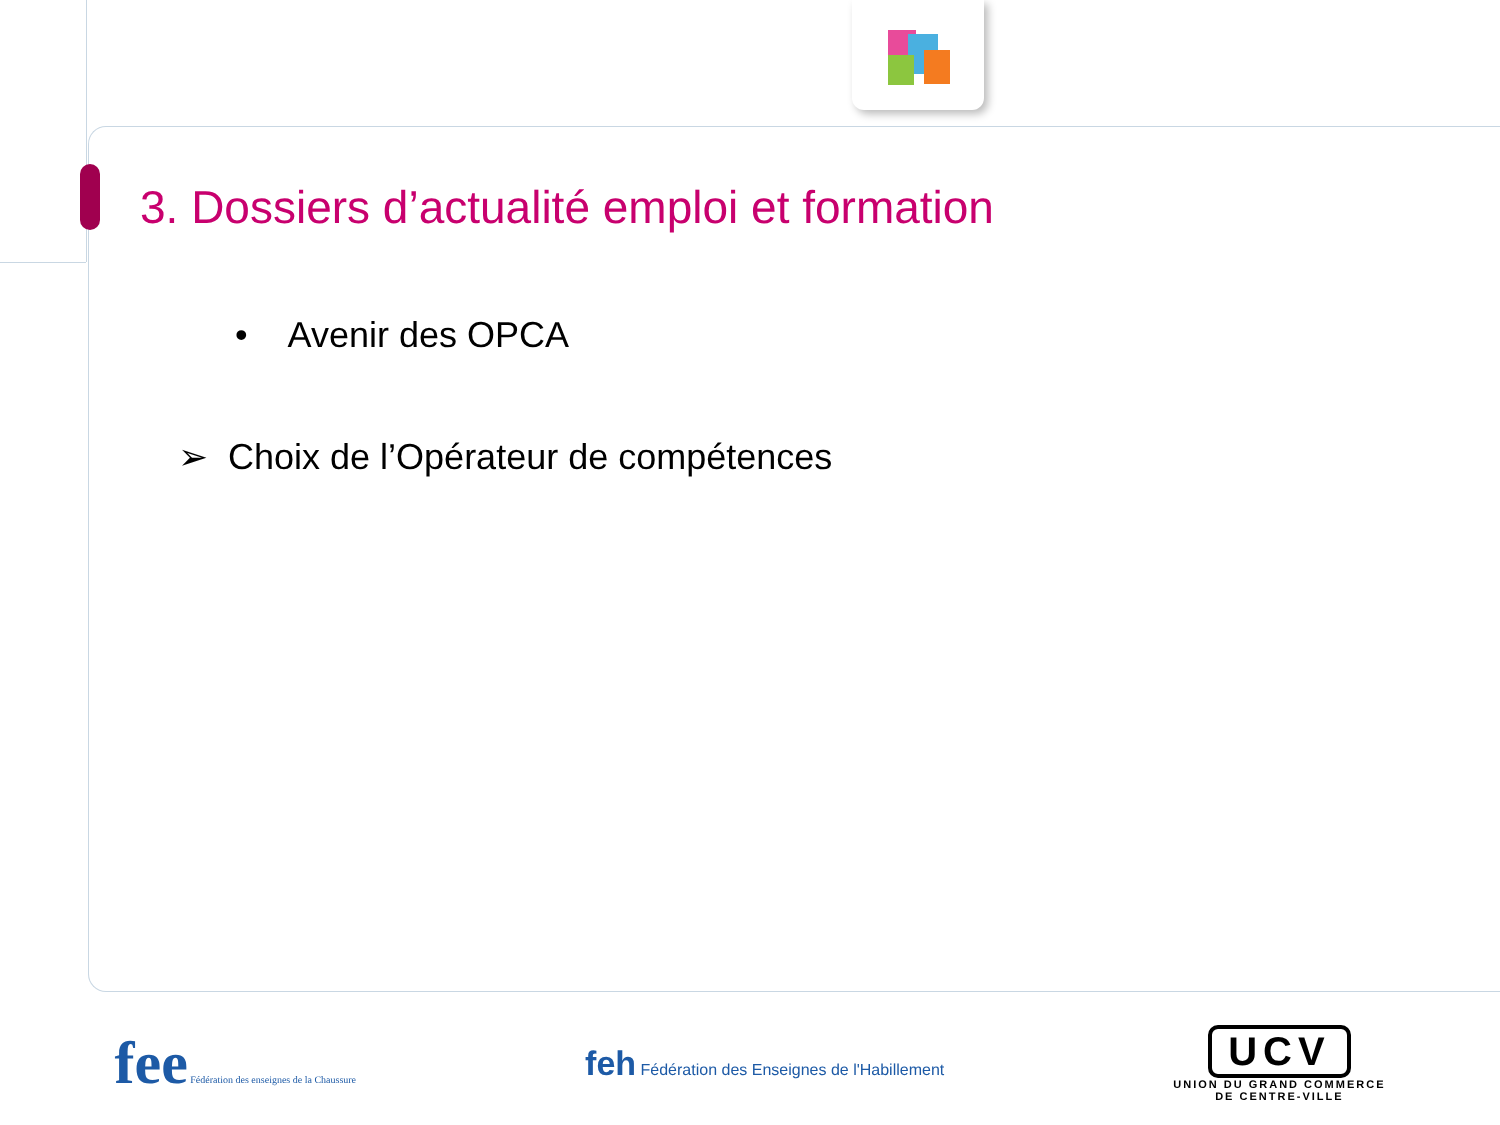3. Dossiers d’actualité emploi et formation
• Avenir des OPCA
➢ Choix de l’Opérateur de compétences
fee Fédération des enseignes de la Chaussure
feh Fédération des Enseignes de l'Habillement
UCV
UNION DU GRAND COMMERCE
DE CENTRE-VILLE